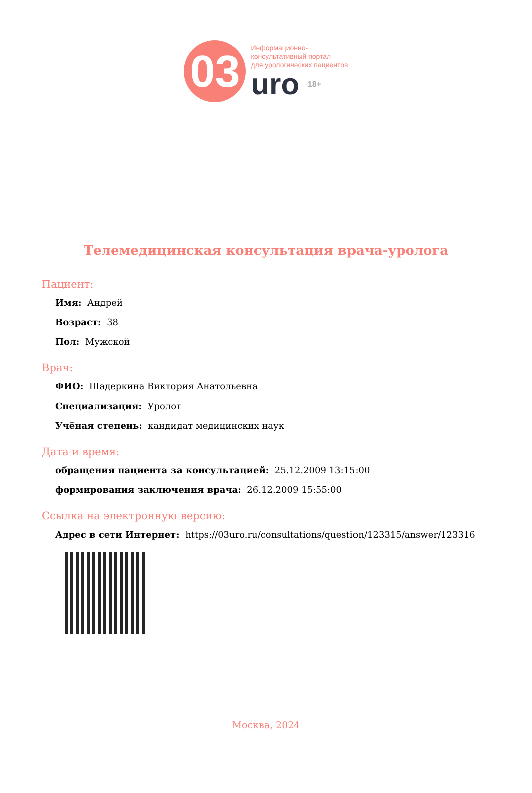03
Информационно-
консультативный портал
для урологических пациентов
uro 18+
Телемедицинская консультация врача-уролога
Пациент:
Имя: Андрей
Возраст: 38
Пол: Мужской
Врач:
ФИО: Шадеркина Виктория Анатольевна
Специализация: Уролог
Учёная степень: кандидат медицинских наук
Дата и время:
обращения пациента за консультацией: 25.12.2009 13:15:00
формирования заключения врача: 26.12.2009 15:55:00
Ссылка на электронную версию:
Адрес в сети Интернет: https://03uro.ru/consultations/question/123315/answer/123316
Москва, 2024